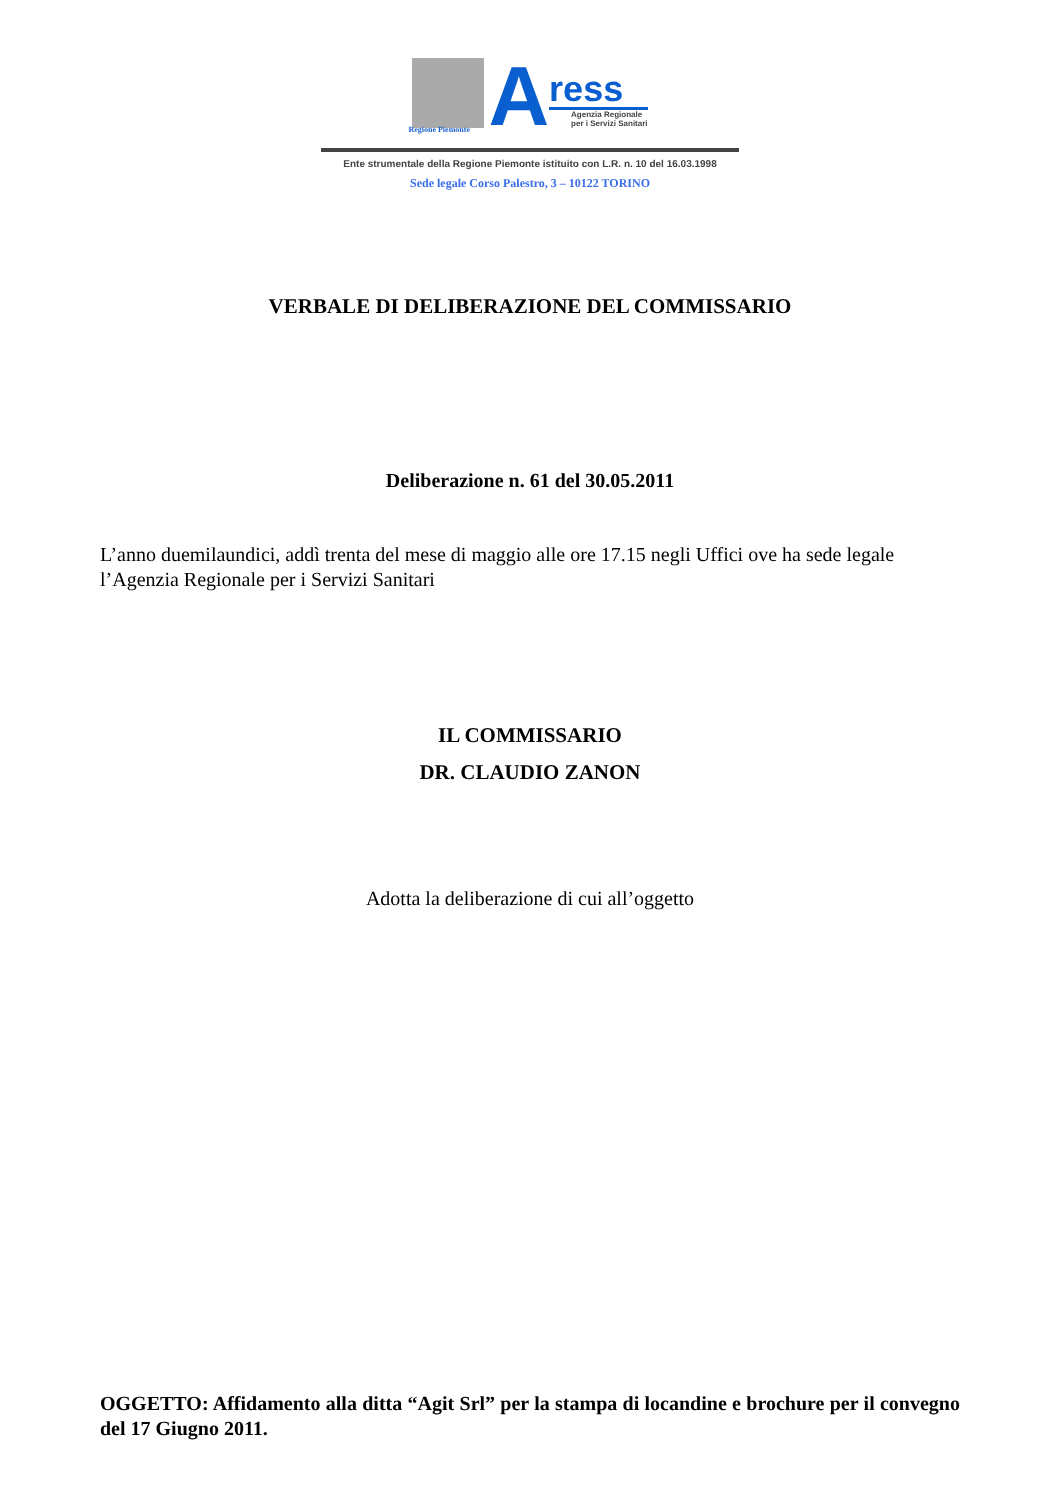Regione Piemonte
A
ress
Agenzia Regionale
per i Servizi Sanitari
Ente strumentale della Regione Piemonte istituito con L.R. n. 10 del 16.03.1998
Sede legale Corso Palestro, 3 – 10122 TORINO
VERBALE DI DELIBERAZIONE DEL COMMISSARIO
Deliberazione n. 61 del 30.05.2011
L’anno duemilaundici, addì trenta del mese di maggio alle ore 17.15 negli Uffici ove ha sede legale l’Agenzia Regionale per i Servizi Sanitari
IL COMMISSARIO
DR. CLAUDIO ZANON
Adotta la deliberazione di cui all’oggetto
OGGETTO: Affidamento alla ditta “Agit Srl” per la stampa di locandine e brochure per il convegno del 17 Giugno 2011.